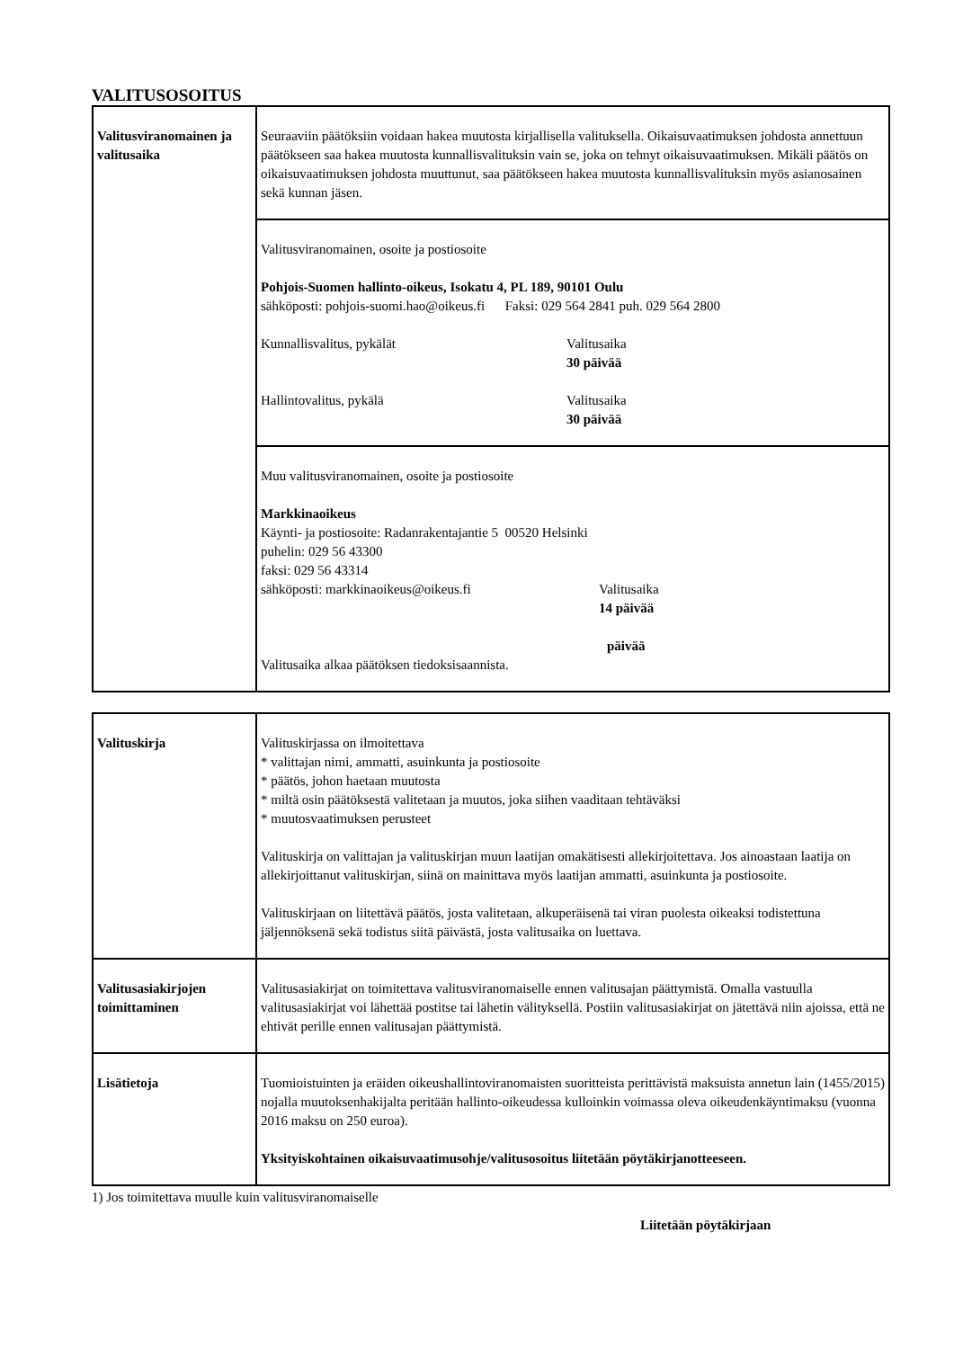VALITUSOSOITUS
| Valitusviranomainen ja valitusaika | Seuraaviin päätöksiin voidaan hakea muutosta kirjallisella valituksella. Oikaisuvaatimuksen johdosta annettuun päätökseen saa hakea muutosta kunnallisvalituksin vain se, joka on tehnyt oikaisuvaatimuksen. Mikäli päätös on oikaisuvaatimuksen johdosta muuttunut, saa päätökseen hakea muutosta kunnallisvalituksin myös asianosainen sekä kunnan jäsen. |
| | Valitusviranomainen, osoite ja postiosoite Pohjois-Suomen hallinto-oikeus, Isokatu 4, PL 189, 90101 Oulu sähköposti: pohjois-suomi.hao@oikeus.fi Faksi: 029 564 2841 puh. 029 564 2800 Kunnallisvalitus, pykälät Valitusaika 30 päivää Hallintovalitus, pykälä Valitusaika 30 päivää |
| | Muu valitusviranomainen, osoite ja postiosoite Markkinaoikeus Käynti- ja postiosoite: Radanrakentajantie 5 00520 Helsinki puhelin: 029 56 43300 faksi: 029 56 43314 sähköposti: markkinaoikeus@oikeus.fi Valitusaika 14 päivää päivää Valitusaika alkaa päätöksen tiedoksisaannista. |
| Valituskirja | Valituskirjassa on ilmoitettava * valittajan nimi, ammatti, asuinkunta ja postiosoite * päätös, johon haetaan muutosta * miltä osin päätöksestä valitetaan ja muutos, joka siihen vaaditaan tehtäväksi * muutosvaatimuksen perusteet Valituskirja on valittajan ja valituskirjan muun laatijan omakätisesti allekirjoitettava. Jos ainoastaan laatija on allekirjoittanut valituskirjan, siinä on mainittava myös laatijan ammatti, asuinkunta ja postiosoite. Valituskirjaan on liitettävä päätös, josta valitetaan, alkuperäisenä tai viran puolesta oikeaksi todistettuna jäljennöksenä sekä todistus siitä päivästä, josta valitusaika on luettava. |
| Valitusasiakirjojen toimittaminen | Valitusasiakirjat on toimitettava valitusviranomaiselle ennen valitusajan päättymistä. Omalla vastuulla valitusasiakirjat voi lähettää postitse tai lähetin välityksellä. Postiin valitusasiakirjat on jätettävä niin ajoissa, että ne ehtivät perille ennen valitusajan päättymistä. |
| Lisätietoja | Tuomioistuinten ja eräiden oikeushallintoviranomaisten suoritteista perittävistä maksuista annetun lain (1455/2015) nojalla muutoksenhakijalta peritään hallinto-oikeudessa kulloinkin voimassa oleva oikeudenkäyntimaksu (vuonna 2016 maksu on 250 euroa). Yksityiskohtainen oikaisuvaatimusohje/valitusosoitus liitetään pöytäkirjanotteeseen. |
1) Jos toimitettava muulle kuin valitusviranomaiselle
Liitetään pöytäkirjaan